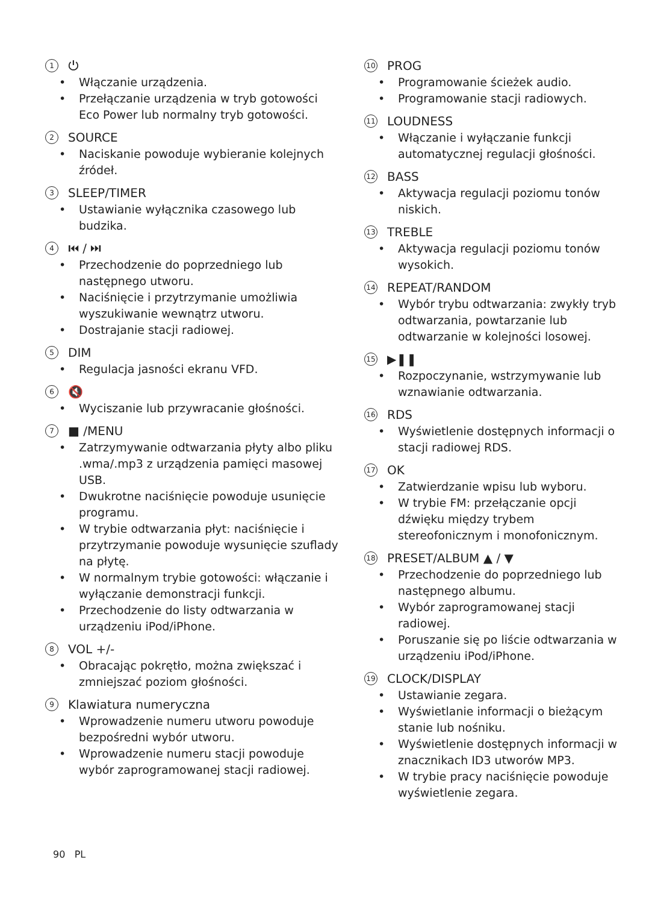1 ⏻
• Włączanie urządzenia.
• Przełączanie urządzenia w tryb gotowości Eco Power lub normalny tryb gotowości.
2 SOURCE
• Naciskanie powoduje wybieranie kolejnych źródeł.
3 SLEEP/TIMER
• Ustawianie wyłącznika czasowego lub budzika.
4 ⏮ / ⏭
• Przechodzenie do poprzedniego lub następnego utworu.
• Naciśnięcie i przytrzymanie umożliwia wyszukiwanie wewnątrz utworu.
• Dostrajanie stacji radiowej.
5 DIM
• Regulacja jasności ekranu VFD.
6 🔇
• Wyciszanie lub przywracanie głośności.
7 ■ /MENU
• Zatrzymywanie odtwarzania płyty albo pliku .wma/.mp3 z urządzenia pamięci masowej USB.
• Dwukrotne naciśnięcie powoduje usunięcie programu.
• W trybie odtwarzania płyt: naciśnięcie i przytrzymanie powoduje wysunięcie szuflady na płytę.
• W normalnym trybie gotowości: włączanie i wyłączanie demonstracji funkcji.
• Przechodzenie do listy odtwarzania w urządzeniu iPod/iPhone.
8 VOL +/-
• Obracając pokrętło, można zwiększać i zmniejszać poziom głośności.
9 Klawiatura numeryczna
• Wprowadzenie numeru utworu powoduje bezpośredni wybór utworu.
• Wprowadzenie numeru stacji powoduje wybór zaprogramowanej stacji radiowej.
10 PROG
• Programowanie ścieżek audio.
• Programowanie stacji radiowych.
11 LOUDNESS
• Włączanie i wyłączanie funkcji automatycznej regulacji głośności.
12 BASS
• Aktywacja regulacji poziomu tonów niskich.
13 TREBLE
• Aktywacja regulacji poziomu tonów wysokich.
14 REPEAT/RANDOM
• Wybór trybu odtwarzania: zwykły tryb odtwarzania, powtarzanie lub odtwarzanie w kolejności losowej.
15 ▶❚❚
• Rozpoczynanie, wstrzymywanie lub wznawianie odtwarzania.
16 RDS
• Wyświetlenie dostępnych informacji o stacji radiowej RDS.
17 OK
• Zatwierdzanie wpisu lub wyboru.
• W trybie FM: przełączanie opcji dźwięku między trybem stereofonicznym i monofonicznym.
18 PRESET/ALBUM ▲ / ▼
• Przechodzenie do poprzedniego lub następnego albumu.
• Wybór zaprogramowanej stacji radiowej.
• Poruszanie się po liście odtwarzania w urządzeniu iPod/iPhone.
19 CLOCK/DISPLAY
• Ustawianie zegara.
• Wyświetlanie informacji o bieżącym stanie lub nośniku.
• Wyświetlenie dostępnych informacji w znacznikach ID3 utworów MP3.
• W trybie pracy naciśnięcie powoduje wyświetlenie zegara.
90 PL